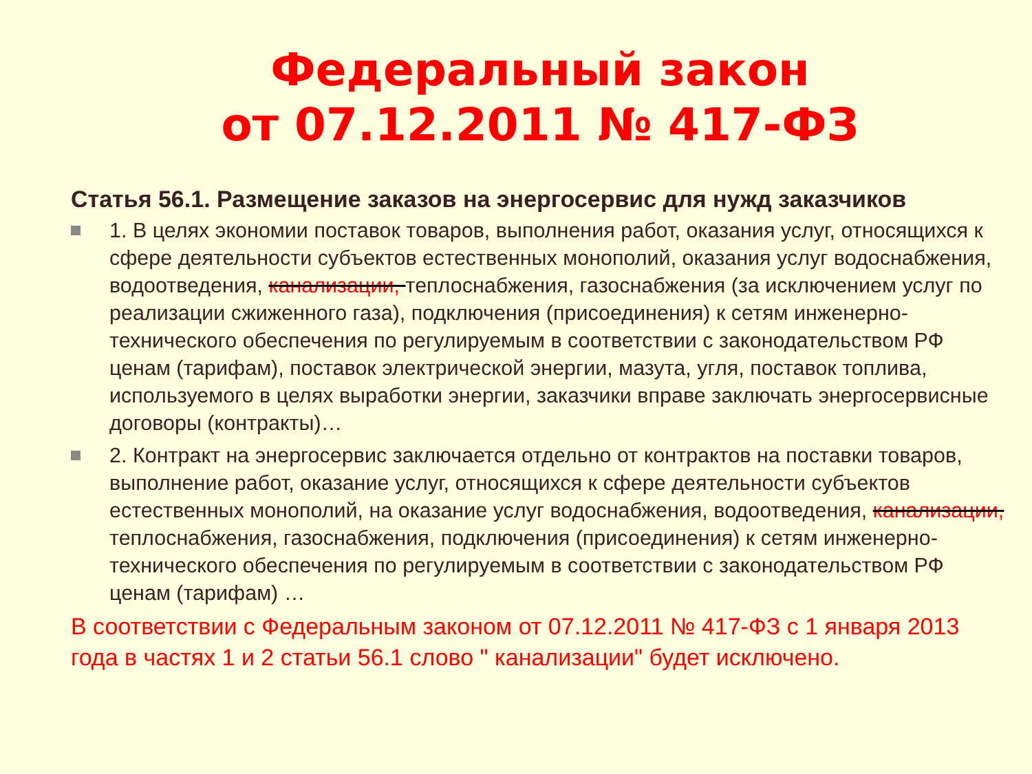Федеральный закон
от 07.12.2011 № 417-ФЗ
Статья 56.1. Размещение заказов на энергосервис для нужд заказчиков
1. В целях экономии поставок товаров, выполнения работ, оказания услуг, относящихся к сфере деятельности субъектов естественных монополий, оказания услуг водоснабжения, водоотведения, канализации, теплоснабжения, газоснабжения (за исключением услуг по реализации сжиженного газа), подключения (присоединения) к сетям инженерно-технического обеспечения по регулируемым в соответствии с законодательством РФ ценам (тарифам), поставок электрической энергии, мазута, угля, поставок топлива, используемого в целях выработки энергии, заказчики вправе заключать энергосервисные договоры (контракты)…
2. Контракт на энергосервис заключается отдельно от контрактов на поставки товаров, выполнение работ, оказание услуг, относящихся к сфере деятельности субъектов естественных монополий, на оказание услуг водоснабжения, водоотведения, канализации, теплоснабжения, газоснабжения, подключения (присоединения) к сетям инженерно-технического обеспечения по регулируемым в соответствии с законодательством РФ ценам (тарифам) …
В соответствии с Федеральным законом от 07.12.2011 № 417-ФЗ с 1 января 2013 года в частях 1 и 2 статьи 56.1 слово " канализации" будет исключено.